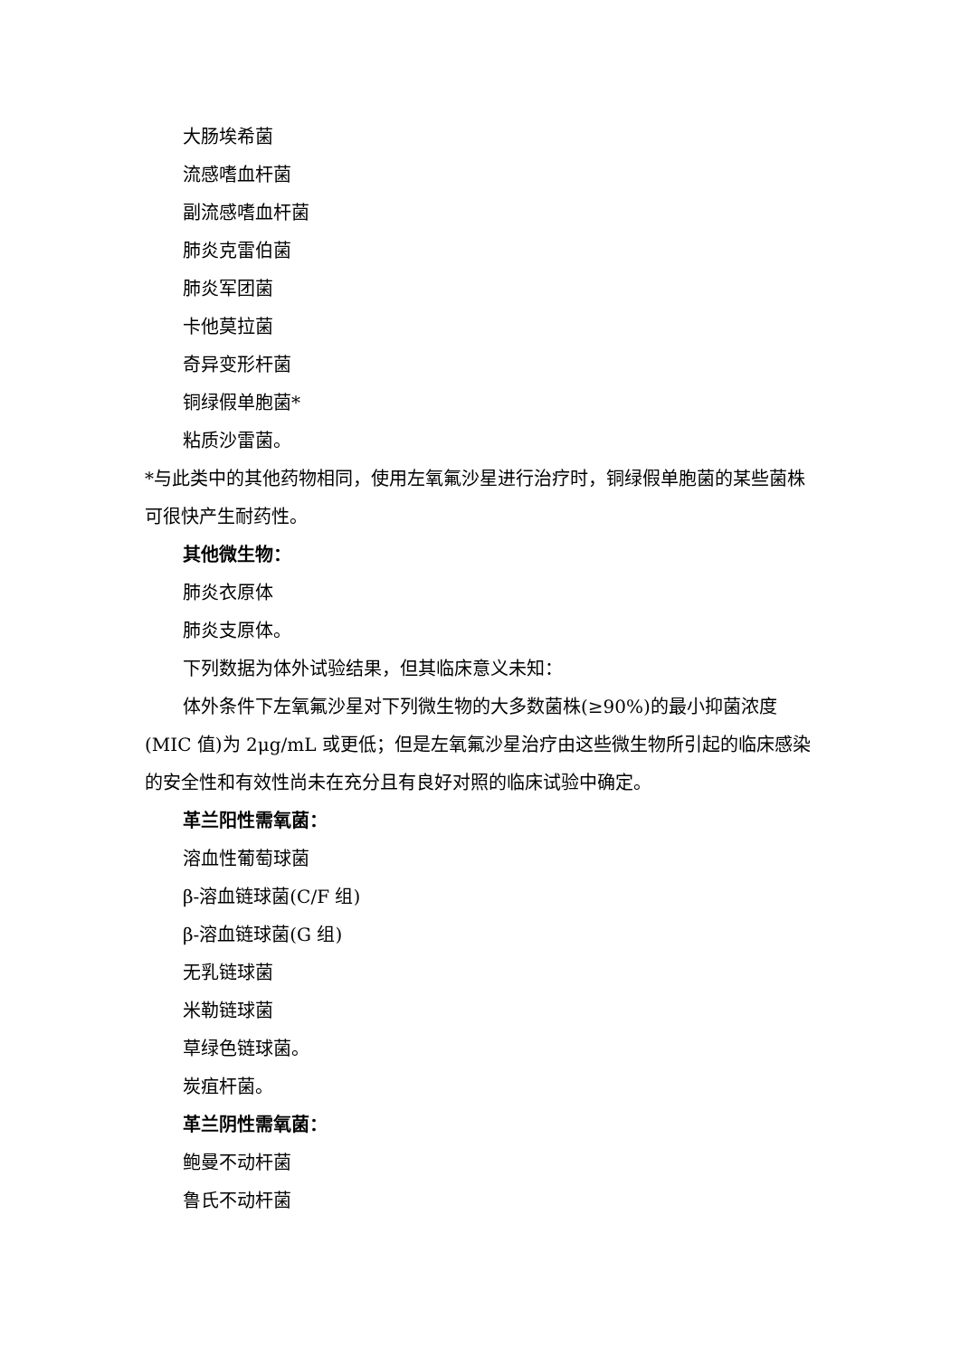大肠埃希菌
流感嗜血杆菌
副流感嗜血杆菌
肺炎克雷伯菌
肺炎军团菌
卡他莫拉菌
奇异变形杆菌
铜绿假单胞菌*
粘质沙雷菌。
*与此类中的其他药物相同，使用左氧氟沙星进行治疗时，铜绿假单胞菌的某些菌株可很快产生耐药性。
其他微生物：
肺炎衣原体
肺炎支原体。
下列数据为体外试验结果，但其临床意义未知：
体外条件下左氧氟沙星对下列微生物的大多数菌株(≥90%)的最小抑菌浓度(MIC 值)为 2μg/mL 或更低；但是左氧氟沙星治疗由这些微生物所引起的临床感染的安全性和有效性尚未在充分且有良好对照的临床试验中确定。
革兰阳性需氧菌：
溶血性葡萄球菌
β-溶血链球菌(C/F 组)
β-溶血链球菌(G 组)
无乳链球菌
米勒链球菌
草绿色链球菌。
炭疽杆菌。
革兰阴性需氧菌：
鲍曼不动杆菌
鲁氏不动杆菌